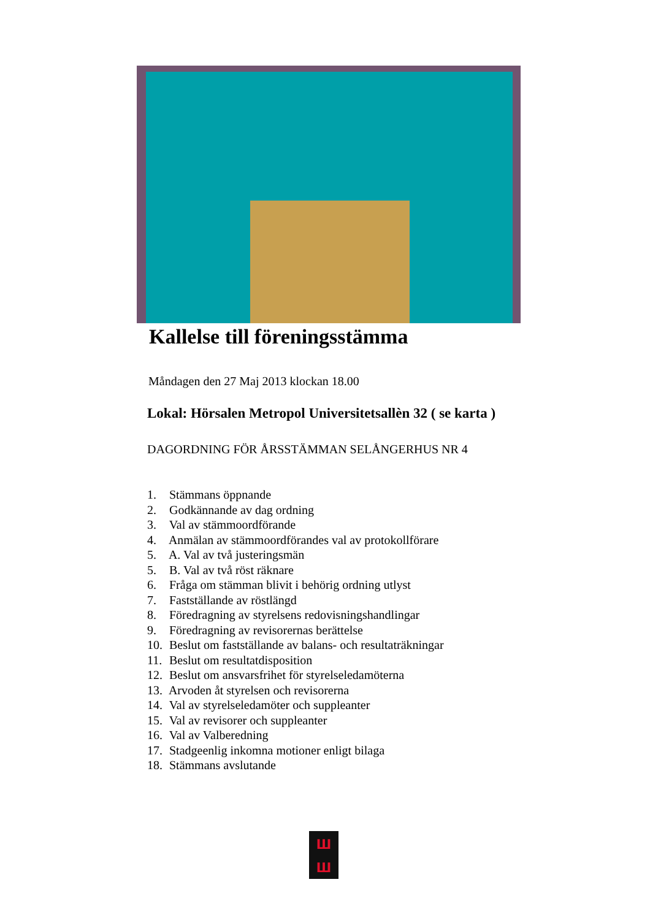Kallelse till föreningsstämma
Måndagen den 27 Maj 2013 klockan 18.00
Lokal: Hörsalen Metropol Universitetsallèn 32 ( se karta )
DAGORDNING FÖR ÅRSSTÄMMAN SELÅNGERHUS NR 4
1. Stämmans öppnande
2. Godkännande av dag ordning
3. Val av stämmoordförande
4. Anmälan av stämmoordförandes val av protokollförare
5. A. Val av två justeringsmän
5. B. Val av två röst räknare
6. Fråga om stämman blivit i behörig ordning utlyst
7. Fastställande av röstlängd
8. Föredragning av styrelsens redovisningshandlingar
9. Föredragning av revisorernas berättelse
10. Beslut om fastställande av balans- och resultaträkningar
11. Beslut om resultatdisposition
12. Beslut om ansvarsfrihet för styrelseledamöterna
13. Arvoden åt styrelsen och revisorerna
14. Val av styrelseledamöter och suppleanter
15. Val av revisorer och suppleanter
16. Val av Valberedning
17. Stadgeenlig inkomna motioner enligt bilaga
18. Stämmans avslutande
ш
ш